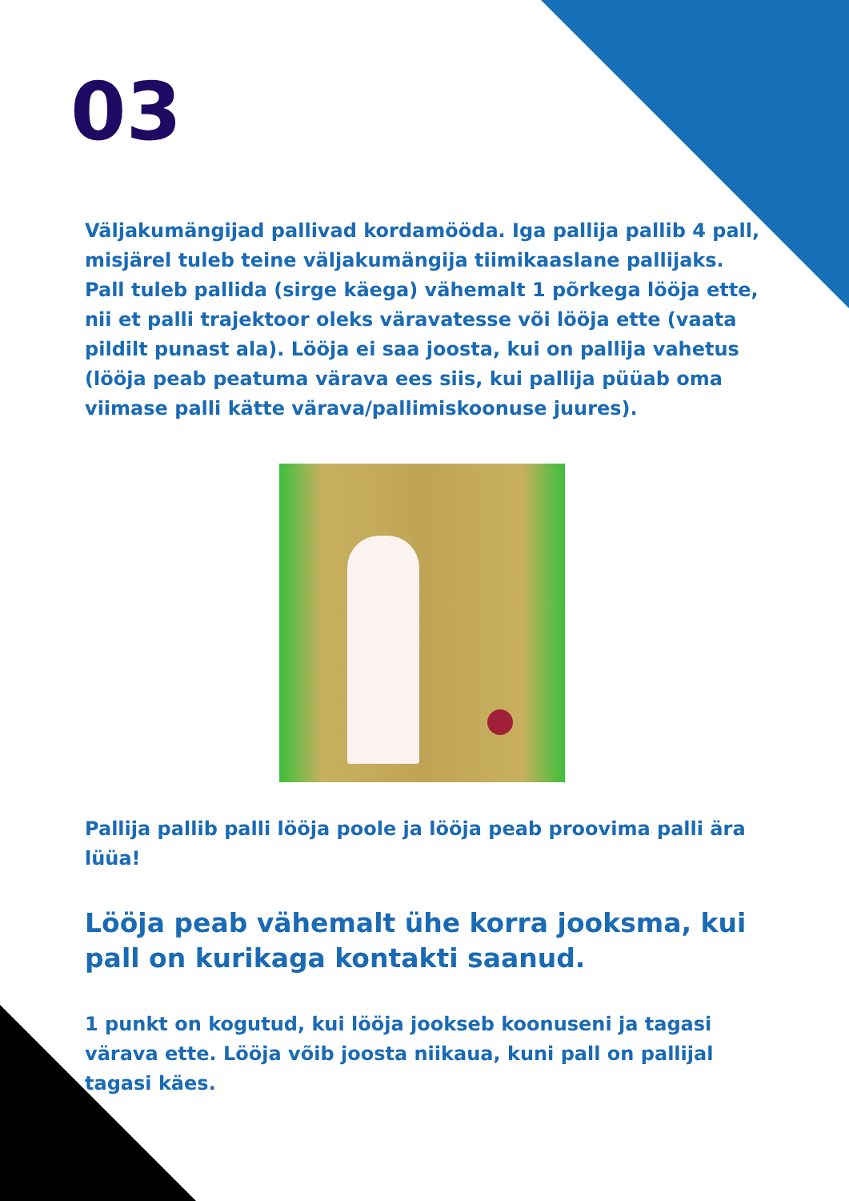03
Väljakumängijad pallivad kordamööda. Iga pallija pallib 4 pall, misjärel tuleb teine väljakumängija tiimikaaslane pallijaks. Pall tuleb pallida (sirge käega) vähemalt 1 põrkega lööja ette, nii et palli trajektoor oleks väravatesse või lööja ette (vaata pildilt punast ala). Lööja ei saa joosta, kui on pallija vahetus (lööja peab peatuma värava ees siis, kui pallija püüab oma viimase palli kätte värava/pallimiskoonuse juures).
Pallija pallib palli lööja poole ja lööja peab proovima palli ära lüüa!
Lööja peab vähemalt ühe korra jooksma, kui pall on kurikaga kontakti saanud.
1 punkt on kogutud, kui lööja jookseb koonuseni ja tagasi värava ette. Lööja võib joosta niikaua, kuni pall on pallijal tagasi käes.